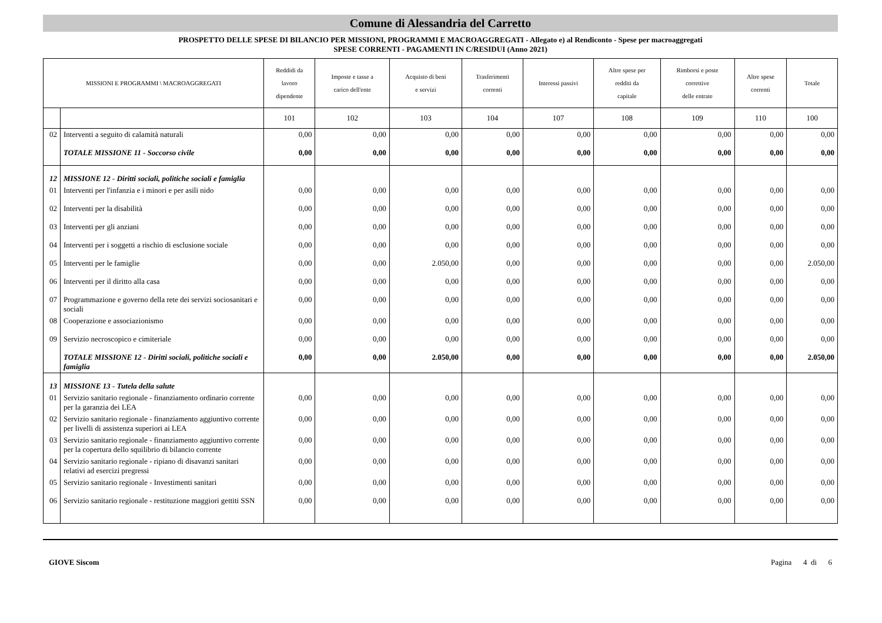Comune di Alessandria del Carretto
PROSPETTO DELLE SPESE DI BILANCIO PER MISSIONI, PROGRAMMI E MACROAGGREGATI - Allegato e) al Rendiconto - Spese per macroaggregati
SPESE CORRENTI - PAGAMENTI IN C/RESIDUI (Anno 2021)
| MISSIONI E PROGRAMMI \ MACROAGGREGATI | | Reddidi da lavoro dipendente | Imposte e tasse a carico dell'ente | Acquisto di beni e servizi | Trasferimenti correnti | Interessi passivi | Altre spese per redditi da capitale | Rimborsi e poste correttive delle entrate | Altre spese correnti | Totale |
| --- | --- | --- | --- | --- | --- | --- | --- | --- | --- | --- |
| | | 101 | 102 | 103 | 104 | 107 | 108 | 109 | 110 | 100 |
| 02 | Interventi a seguito di calamità naturali | 0,00 | 0,00 | 0,00 | 0,00 | 0,00 | 0,00 | 0,00 | 0,00 | 0,00 |
| | TOTALE MISSIONE 11 - Soccorso civile | 0,00 | 0,00 | 0,00 | 0,00 | 0,00 | 0,00 | 0,00 | 0,00 | 0,00 |
| 12 | MISSIONE 12 - Diritti sociali, politiche sociali e famiglia | | | | | | | | | |
| 01 | Interventi per l'infanzia e i minori e per asili nido | 0,00 | 0,00 | 0,00 | 0,00 | 0,00 | 0,00 | 0,00 | 0,00 | 0,00 |
| 02 | Interventi per la disabilità | 0,00 | 0,00 | 0,00 | 0,00 | 0,00 | 0,00 | 0,00 | 0,00 | 0,00 |
| 03 | Interventi per gli anziani | 0,00 | 0,00 | 0,00 | 0,00 | 0,00 | 0,00 | 0,00 | 0,00 | 0,00 |
| 04 | Interventi per i soggetti a rischio di esclusione sociale | 0,00 | 0,00 | 0,00 | 0,00 | 0,00 | 0,00 | 0,00 | 0,00 | 0,00 |
| 05 | Interventi per le famiglie | 0,00 | 0,00 | 2.050,00 | 0,00 | 0,00 | 0,00 | 0,00 | 0,00 | 2.050,00 |
| 06 | Interventi per il diritto alla casa | 0,00 | 0,00 | 0,00 | 0,00 | 0,00 | 0,00 | 0,00 | 0,00 | 0,00 |
| 07 | Programmazione e governo della rete dei servizi sociosanitari e sociali | 0,00 | 0,00 | 0,00 | 0,00 | 0,00 | 0,00 | 0,00 | 0,00 | 0,00 |
| 08 | Cooperazione e associazionismo | 0,00 | 0,00 | 0,00 | 0,00 | 0,00 | 0,00 | 0,00 | 0,00 | 0,00 |
| 09 | Servizio necroscopico e cimiteriale | 0,00 | 0,00 | 0,00 | 0,00 | 0,00 | 0,00 | 0,00 | 0,00 | 0,00 |
| | TOTALE MISSIONE 12 - Diritti sociali, politiche sociali e famiglia | 0,00 | 0,00 | 2.050,00 | 0,00 | 0,00 | 0,00 | 0,00 | 0,00 | 2.050,00 |
| 13 | MISSIONE 13 - Tutela della salute | | | | | | | | | |
| 01 | Servizio sanitario regionale - finanziamento ordinario corrente per la garanzia dei LEA | 0,00 | 0,00 | 0,00 | 0,00 | 0,00 | 0,00 | 0,00 | 0,00 | 0,00 |
| 02 | Servizio sanitario regionale - finanziamento aggiuntivo corrente per livelli di assistenza superiori ai LEA | 0,00 | 0,00 | 0,00 | 0,00 | 0,00 | 0,00 | 0,00 | 0,00 | 0,00 |
| 03 | Servizio sanitario regionale - finanziamento aggiuntivo corrente per la copertura dello squilibrio di bilancio corrente | 0,00 | 0,00 | 0,00 | 0,00 | 0,00 | 0,00 | 0,00 | 0,00 | 0,00 |
| 04 | Servizio sanitario regionale - ripiano di disavanzi sanitari relativi ad esercizi pregressi | 0,00 | 0,00 | 0,00 | 0,00 | 0,00 | 0,00 | 0,00 | 0,00 | 0,00 |
| 05 | Servizio sanitario regionale - Investimenti sanitari | 0,00 | 0,00 | 0,00 | 0,00 | 0,00 | 0,00 | 0,00 | 0,00 | 0,00 |
| 06 | Servizio sanitario regionale - restituzione maggiori gettiti SSN | 0,00 | 0,00 | 0,00 | 0,00 | 0,00 | 0,00 | 0,00 | 0,00 | 0,00 |
GIOVE Siscom Pagina 4 di 6